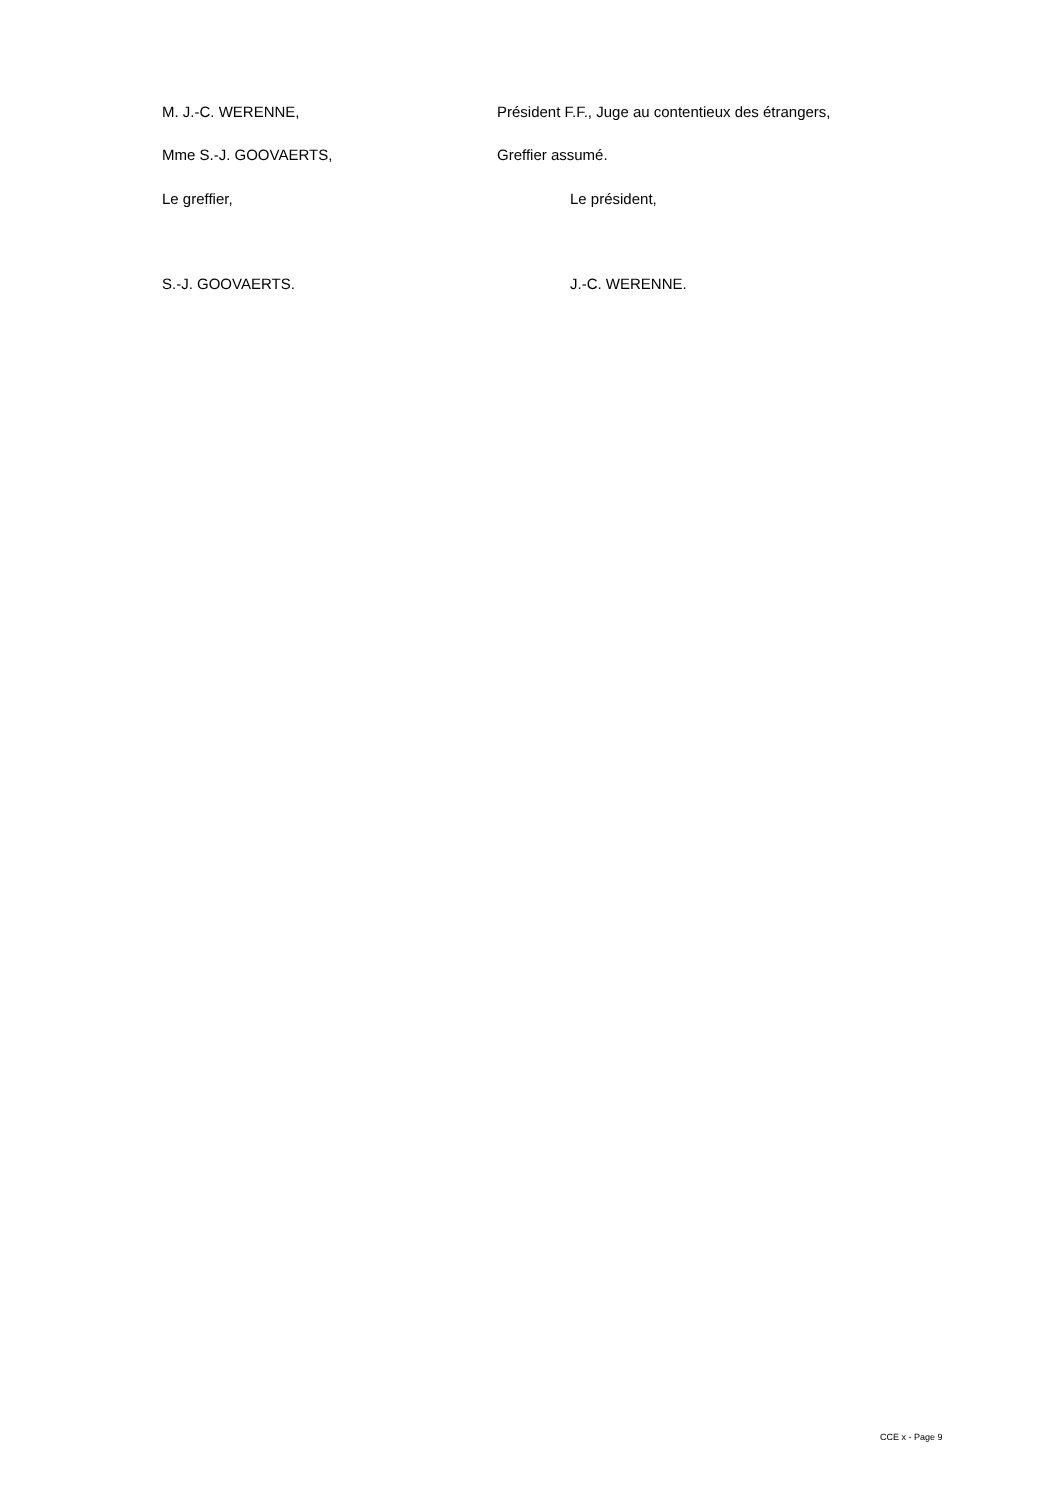M. J.-C. WERENNE, Président F.F., Juge au contentieux des étrangers,
Mme S.-J. GOOVAERTS, Greffier assumé.
Le greffier, Le président,
S.-J. GOOVAERTS. J.-C. WERENNE.
CCE x - Page 9